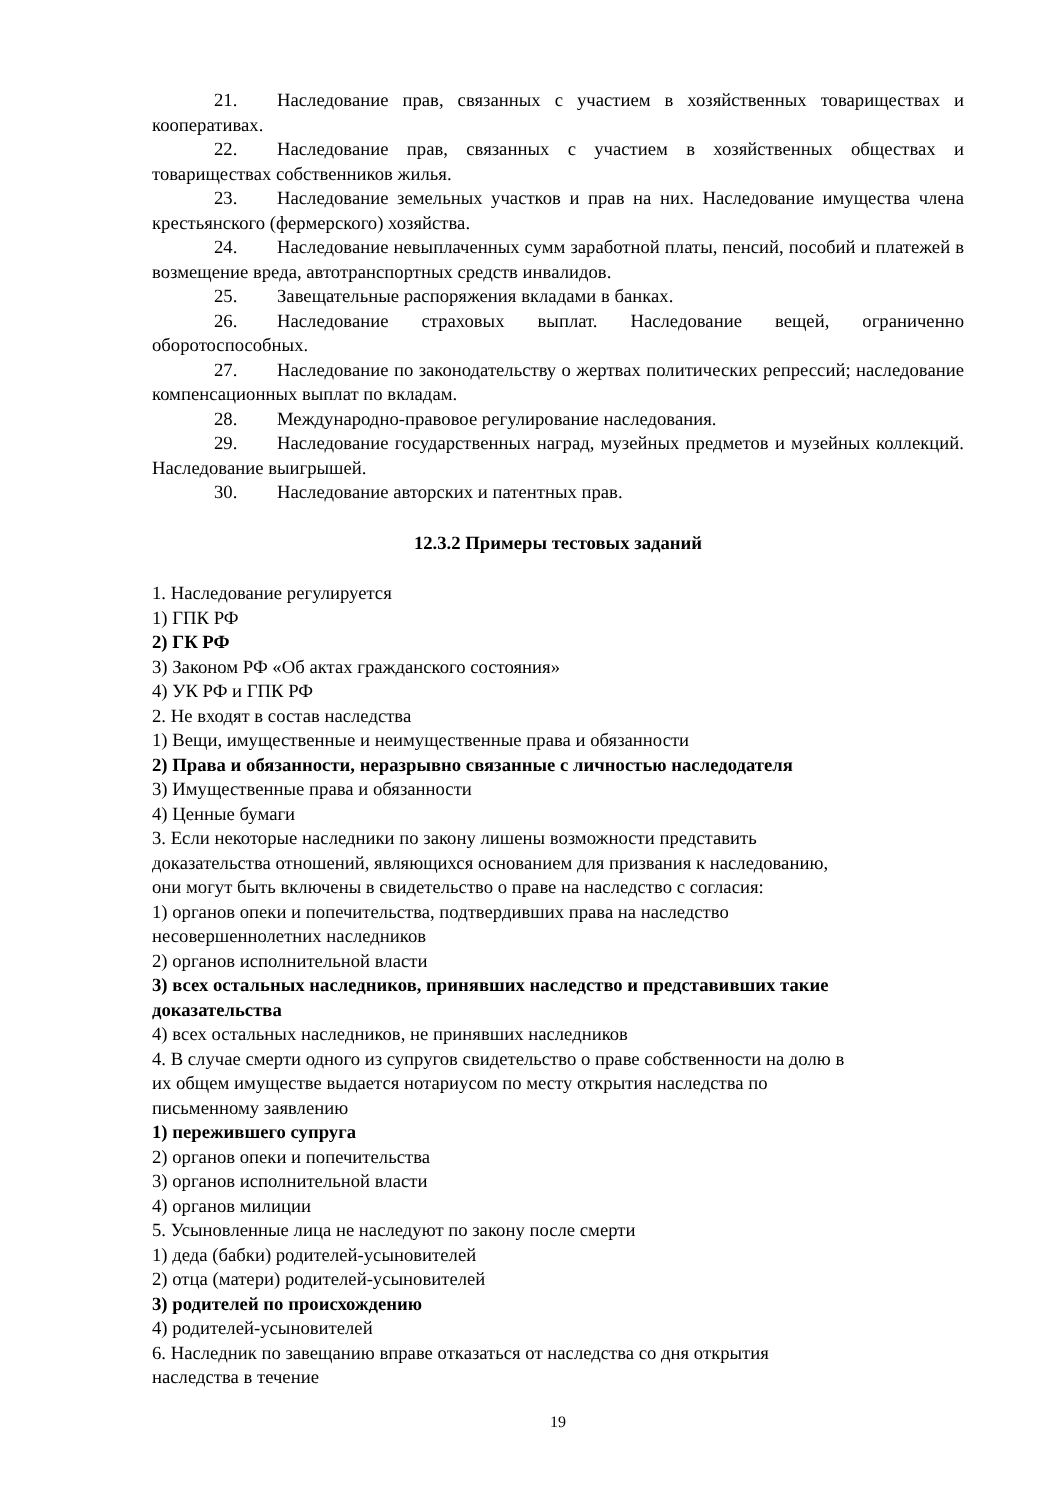21. Наследование прав, связанных с участием в хозяйственных товариществах и кооперативах.
22. Наследование прав, связанных с участием в хозяйственных обществах и товариществах собственников жилья.
23. Наследование земельных участков и прав на них. Наследование имущества члена крестьянского (фермерского) хозяйства.
24. Наследование невыплаченных сумм заработной платы, пенсий, пособий и платежей в возмещение вреда, автотранспортных средств инвалидов.
25. Завещательные распоряжения вкладами в банках.
26. Наследование страховых выплат. Наследование вещей, ограниченно оборотоспособных.
27. Наследование по законодательству о жертвах политических репрессий; наследование компенсационных выплат по вкладам.
28. Международно-правовое регулирование наследования.
29. Наследование государственных наград, музейных предметов и музейных коллекций. Наследование выигрышей.
30. Наследование авторских и патентных прав.
12.3.2 Примеры тестовых заданий
1. Наследование регулируется
1) ГПК РФ
2) ГК РФ
3) Законом РФ «Об актах гражданского состояния»
4) УК РФ и ГПК РФ
2. Не входят в состав наследства
1) Вещи, имущественные и неимущественные права и обязанности
2) Права и обязанности, неразрывно связанные с личностью наследодателя
3) Имущественные права и обязанности
4) Ценные бумаги
3. Если некоторые наследники по закону лишены возможности представить
доказательства отношений, являющихся основанием для призвания к наследованию,
они могут быть включены в свидетельство о праве на наследство с согласия:
1) органов опеки и попечительства, подтвердивших права на наследство
несовершеннолетних наследников
2) органов исполнительной власти
3) всех остальных наследников, принявших наследство и представивших такие
доказательства
4) всех остальных наследников, не принявших наследников
4. В случае смерти одного из супругов свидетельство о праве собственности на долю в
их общем имуществе выдается нотариусом по месту открытия наследства по
письменному заявлению
1) пережившего супруга
2) органов опеки и попечительства
3) органов исполнительной власти
4) органов милиции
5. Усыновленные лица не наследуют по закону после смерти
1) деда (бабки) родителей-усыновителей
2) отца (матери) родителей-усыновителей
3) родителей по происхождению
4) родителей-усыновителей
6. Наследник по завещанию вправе отказаться от наследства со дня открытия
наследства в течение
19